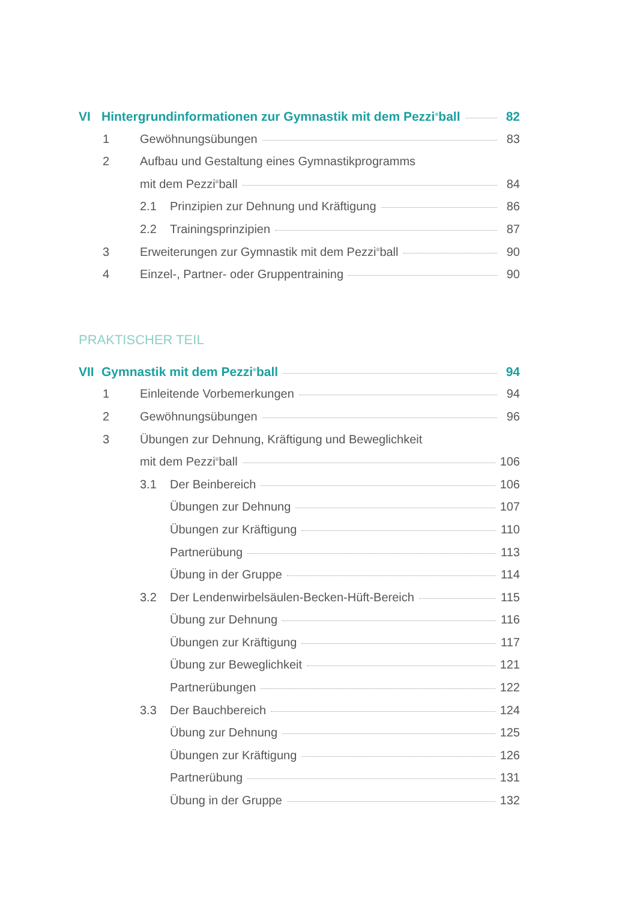VI Hintergrundinformationen zur Gymnastik mit dem Pezzi<sup>®</sup>ball 82
1 Gewöhnungsübungen 83
2 Aufbau und Gestaltung eines Gymnastikprogramms
mit dem Pezzi<sup>®</sup>ball 84
2.1 Prinzipien zur Dehnung und Kräftigung 86
2.2 Trainingsprinzipien 87
3 Erweiterungen zur Gymnastik mit dem Pezzi<sup>®</sup>ball 90
4 Einzel-, Partner- oder Gruppentraining 90
PRAKTISCHER TEIL
VII Gymnastik mit dem Pezzi<sup>®</sup>ball 94
1 Einleitende Vorbemerkungen 94
2 Gewöhnungsübungen 96
3 Übungen zur Dehnung, Kräftigung und Beweglichkeit
mit dem Pezzi<sup>®</sup>ball 106
3.1 Der Beinbereich 106
Übungen zur Dehnung 107
Übungen zur Kräftigung 110
Partnerübung 113
Übung in der Gruppe 114
3.2 Der Lendenwirbelsäulen-Becken-Hüft-Bereich 115
Übung zur Dehnung 116
Übungen zur Kräftigung 117
Übung zur Beweglichkeit 121
Partnerübungen 122
3.3 Der Bauchbereich 124
Übung zur Dehnung 125
Übungen zur Kräftigung 126
Partnerübung 131
Übung in der Gruppe 132